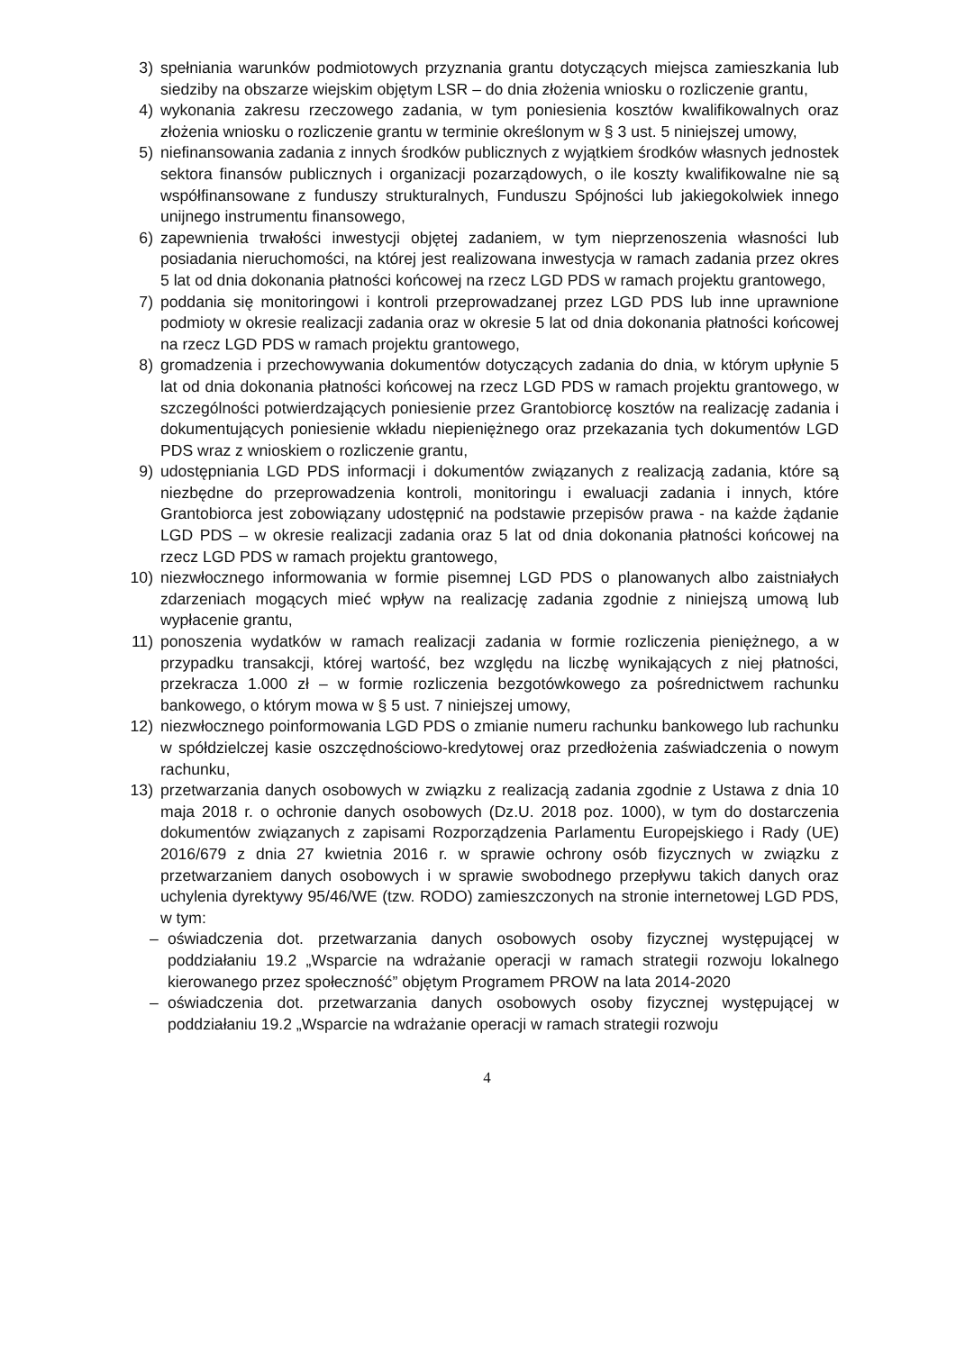3) spełniania warunków podmiotowych przyznania grantu dotyczących miejsca zamieszkania lub siedziby na obszarze wiejskim objętym LSR – do dnia złożenia wniosku o rozliczenie grantu,
4) wykonania zakresu rzeczowego zadania, w tym poniesienia kosztów kwalifikowalnych oraz złożenia wniosku o rozliczenie grantu w terminie określonym w § 3 ust. 5 niniejszej umowy,
5) niefinansowania zadania z innych środków publicznych z wyjątkiem środków własnych jednostek sektora finansów publicznych i organizacji pozarządowych, o ile koszty kwalifikowalne nie są współfinansowane z funduszy strukturalnych, Funduszu Spójności lub jakiegokolwiek innego unijnego instrumentu finansowego,
6) zapewnienia trwałości inwestycji objętej zadaniem, w tym nieprzenoszenia własności lub posiadania nieruchomości, na której jest realizowana inwestycja w ramach zadania przez okres 5 lat od dnia dokonania płatności końcowej na rzecz LGD PDS w ramach projektu grantowego,
7) poddania się monitoringowi i kontroli przeprowadzanej przez LGD PDS lub inne uprawnione podmioty w okresie realizacji zadania oraz w okresie 5 lat od dnia dokonania płatności końcowej na rzecz LGD PDS w ramach projektu grantowego,
8) gromadzenia i przechowywania dokumentów dotyczących zadania do dnia, w którym upłynie 5 lat od dnia dokonania płatności końcowej na rzecz LGD PDS w ramach projektu grantowego, w szczególności potwierdzających poniesienie przez Grantobiorcę kosztów na realizację zadania i dokumentujących poniesienie wkładu niepieniężnego oraz przekazania tych dokumentów LGD PDS wraz z wnioskiem o rozliczenie grantu,
9) udostępniania LGD PDS informacji i dokumentów związanych z realizacją zadania, które są niezbędne do przeprowadzenia kontroli, monitoringu i ewaluacji zadania i innych, które Grantobiorca jest zobowiązany udostępnić na podstawie przepisów prawa - na każde żądanie LGD PDS – w okresie realizacji zadania oraz 5 lat od dnia dokonania płatności końcowej na rzecz LGD PDS w ramach projektu grantowego,
10) niezwłocznego informowania w formie pisemnej LGD PDS o planowanych albo zaistniałych zdarzeniach mogących mieć wpływ na realizację zadania zgodnie z niniejszą umową lub wypłacenie grantu,
11) ponoszenia wydatków w ramach realizacji zadania w formie rozliczenia pieniężnego, a w przypadku transakcji, której wartość, bez względu na liczbę wynikających z niej płatności, przekracza 1.000 zł – w formie rozliczenia bezgotówkowego za pośrednictwem rachunku bankowego, o którym mowa w § 5 ust. 7 niniejszej umowy,
12) niezwłocznego poinformowania LGD PDS o zmianie numeru rachunku bankowego lub rachunku w spółdzielczej kasie oszczędnościowo-kredytowej oraz przedłożenia zaświadczenia o nowym rachunku,
13) przetwarzania danych osobowych w związku z realizacją zadania zgodnie z Ustawa z dnia 10 maja 2018 r. o ochronie danych osobowych (Dz.U. 2018 poz. 1000), w tym do dostarczenia dokumentów związanych z zapisami Rozporządzenia Parlamentu Europejskiego i Rady (UE) 2016/679 z dnia 27 kwietnia 2016 r. w sprawie ochrony osób fizycznych w związku z przetwarzaniem danych osobowych i w sprawie swobodnego przepływu takich danych oraz uchylenia dyrektywy 95/46/WE (tzw. RODO) zamieszczonych na stronie internetowej LGD PDS, w tym:
– oświadczenia dot. przetwarzania danych osobowych osoby fizycznej występującej w poddziałaniu 19.2 „Wsparcie na wdrażanie operacji w ramach strategii rozwoju lokalnego kierowanego przez społeczność” objętym Programem PROW na lata 2014-2020
– oświadczenia dot. przetwarzania danych osobowych osoby fizycznej występującej w poddziałaniu 19.2 „Wsparcie na wdrażanie operacji w ramach strategii rozwoju
4